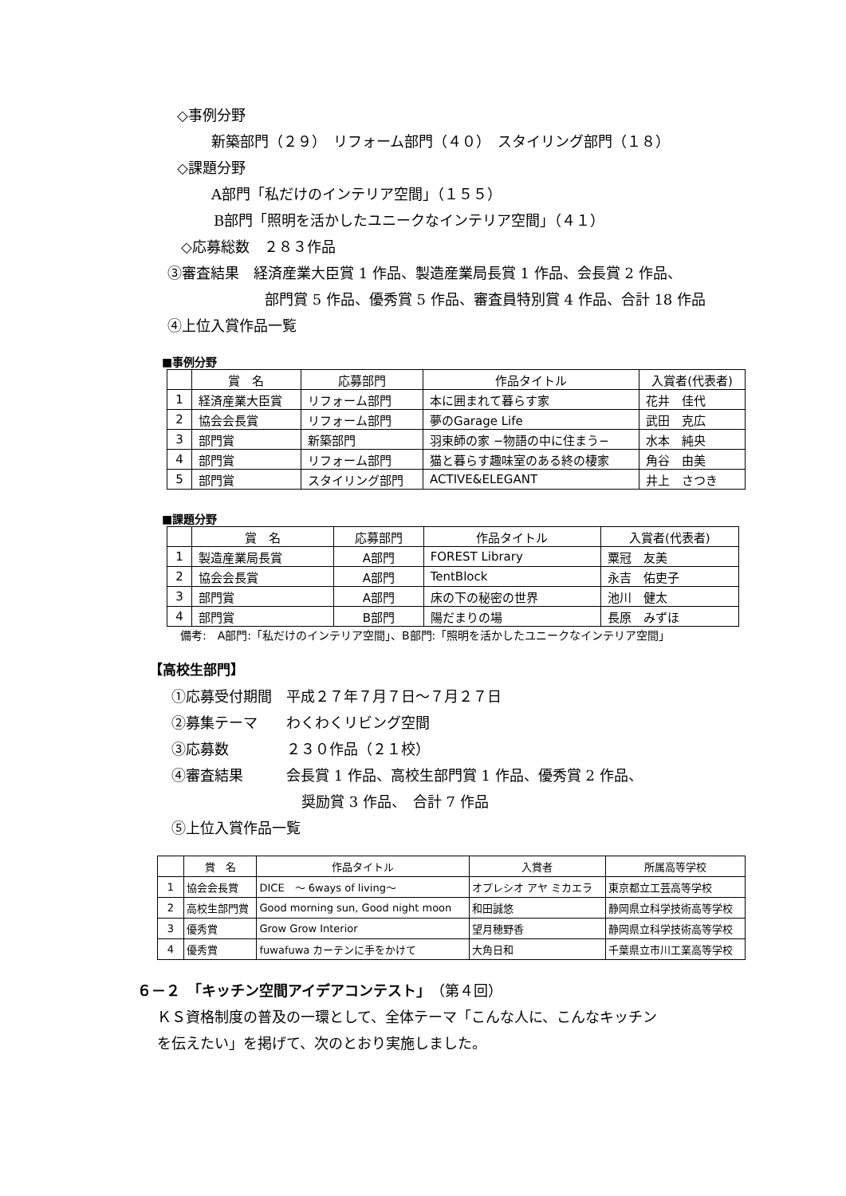◇事例分野
新築部門（２９）　リフォーム部門（４０）　スタイリング部門（１８）
◇課題分野
A部門「私だけのインテリア空間」（１５５）
B部門「照明を活かしたユニークなインテリア空間」（４１）
◇応募総数　２８３作品
③審査結果　経済産業大臣賞 1 作品、製造産業局長賞 1 作品、会長賞 2 作品、
部門賞 5 作品、優秀賞 5 作品、審査員特別賞 4 作品、合計 18 作品
④上位入賞作品一覧
■事例分野
| | 賞 名 | 応募部門 | 作品タイトル | 入賞者(代表者) |
| --- | --- | --- | --- | --- |
| 1 | 経済産業大臣賞 | リフォーム部門 | 本に囲まれて暮らす家 | 花井 佳代 |
| 2 | 協会会長賞 | リフォーム部門 | 夢のGarage Life | 武田 克広 |
| 3 | 部門賞 | 新築部門 | 羽束師の家 −物語の中に住まう− | 水本 純央 |
| 4 | 部門賞 | リフォーム部門 | 猫と暮らす趣味室のある終の棲家 | 角谷 由美 |
| 5 | 部門賞 | スタイリング部門 | ACTIVE&ELEGANT | 井上 さつき |
■課題分野
| | 賞 名 | 応募部門 | 作品タイトル | 入賞者(代表者) |
| --- | --- | --- | --- | --- |
| 1 | 製造産業局長賞 | A部門 | FOREST Library | 粟冠 友美 |
| 2 | 協会会長賞 | A部門 | TentBlock | 永吉 佑吏子 |
| 3 | 部門賞 | A部門 | 床の下の秘密の世界 | 池川 健太 |
| 4 | 部門賞 | B部門 | 陽だまりの場 | 長原 みずほ |
備考:　A部門:「私だけのインテリア空間」、B部門:「照明を活かしたユニークなインテリア空間」
【高校生部門】
①応募受付期間　平成２７年７月７日～７月２７日
②募集テーマ　　わくわくリビング空間
③応募数　　　　２３０作品（２１校）
④審査結果　　　会長賞 1 作品、高校生部門賞 1 作品、優秀賞 2 作品、
奨励賞 3 作品、　合計 7 作品
⑤上位入賞作品一覧
| | 賞 名 | 作品タイトル | 入賞者 | 所属高等学校 |
| --- | --- | --- | --- | --- |
| 1 | 協会会長賞 | DICE ～ 6ways of living～ | オプレシオ アヤ ミカエラ | 東京都立工芸高等学校 |
| 2 | 高校生部門賞 | Good morning sun, Good night moon | 和田誠悠 | 静岡県立科学技術高等学校 |
| 3 | 優秀賞 | Grow Grow Interior | 望月穂野香 | 静岡県立科学技術高等学校 |
| 4 | 優秀賞 | fuwafuwa カーテンに手をかけて | 大角日和 | 千葉県立市川工業高等学校 |
６－２　「キッチン空間アイデアコンテスト」（第４回）
ＫＳ資格制度の普及の一環として、全体テーマ「こんな人に、こんなキッチン
を伝えたい」を掲げて、次のとおり実施しました。